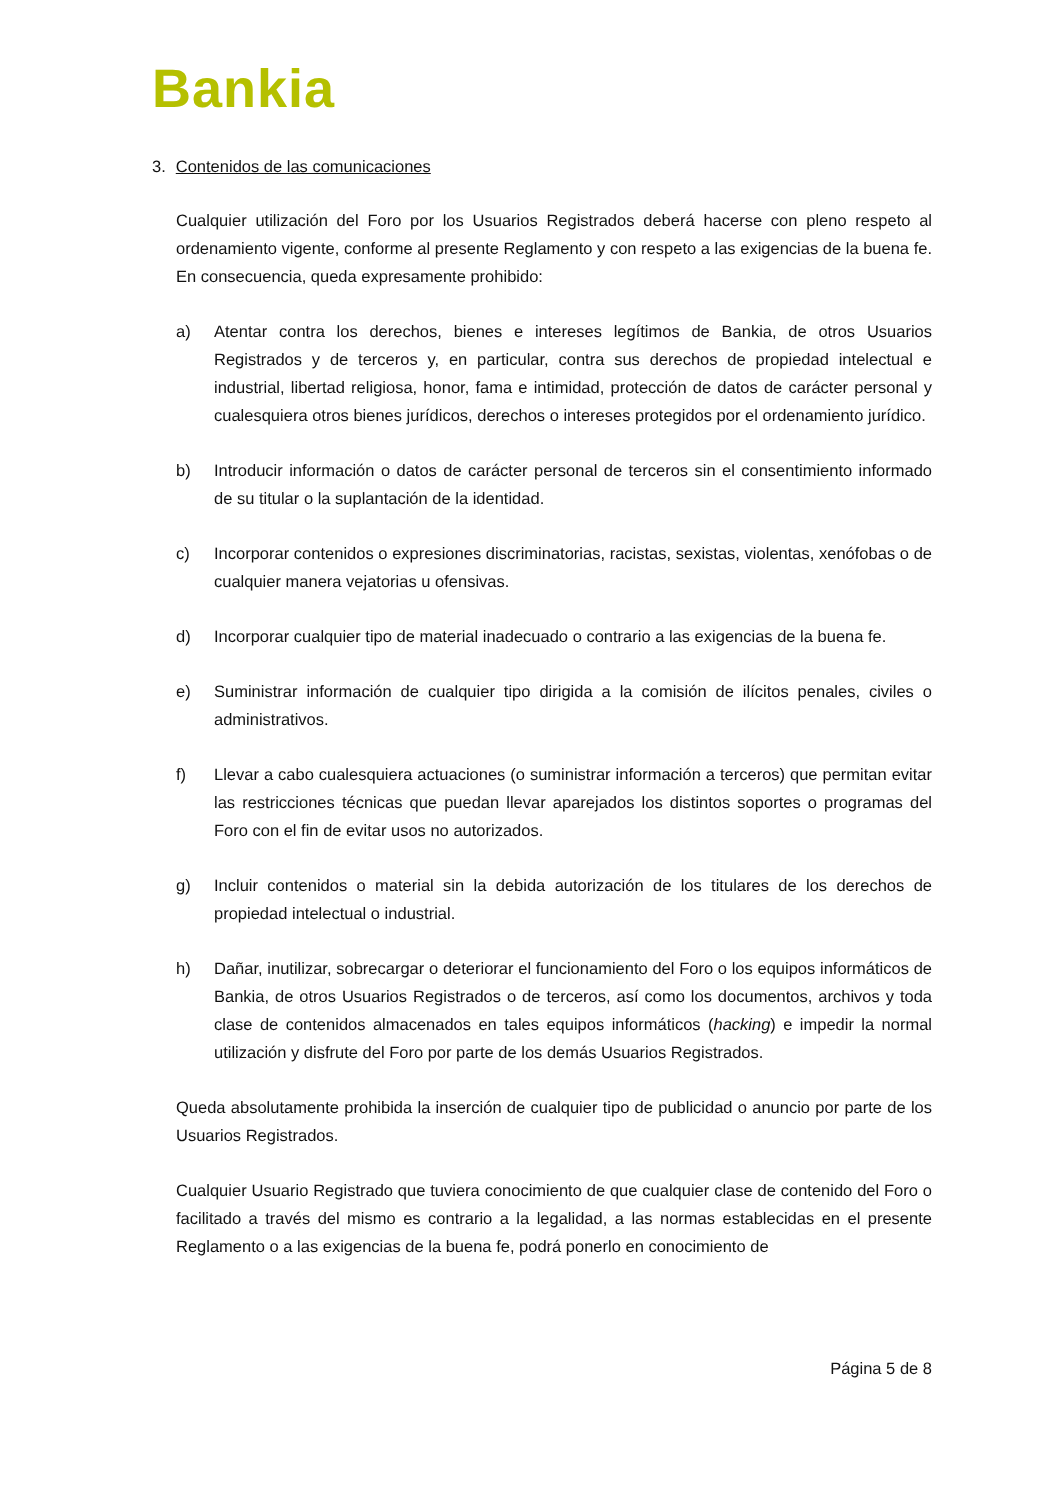Bankia
3. Contenidos de las comunicaciones
Cualquier utilización del Foro por los Usuarios Registrados deberá hacerse con pleno respeto al ordenamiento vigente, conforme al presente Reglamento y con respeto a las exigencias de la buena fe. En consecuencia, queda expresamente prohibido:
a) Atentar contra los derechos, bienes e intereses legítimos de Bankia, de otros Usuarios Registrados y de terceros y, en particular, contra sus derechos de propiedad intelectual e industrial, libertad religiosa, honor, fama e intimidad, protección de datos de carácter personal y cualesquiera otros bienes jurídicos, derechos o intereses protegidos por el ordenamiento jurídico.
b) Introducir información o datos de carácter personal de terceros sin el consentimiento informado de su titular o la suplantación de la identidad.
c) Incorporar contenidos o expresiones discriminatorias, racistas, sexistas, violentas, xenófobas o de cualquier manera vejatorias u ofensivas.
d) Incorporar cualquier tipo de material inadecuado o contrario a las exigencias de la buena fe.
e) Suministrar información de cualquier tipo dirigida a la comisión de ilícitos penales, civiles o administrativos.
f) Llevar a cabo cualesquiera actuaciones (o suministrar información a terceros) que permitan evitar las restricciones técnicas que puedan llevar aparejados los distintos soportes o programas del Foro con el fin de evitar usos no autorizados.
g) Incluir contenidos o material sin la debida autorización de los titulares de los derechos de propiedad intelectual o industrial.
h) Dañar, inutilizar, sobrecargar o deteriorar el funcionamiento del Foro o los equipos informáticos de Bankia, de otros Usuarios Registrados o de terceros, así como los documentos, archivos y toda clase de contenidos almacenados en tales equipos informáticos (hacking) e impedir la normal utilización y disfrute del Foro por parte de los demás Usuarios Registrados.
Queda absolutamente prohibida la inserción de cualquier tipo de publicidad o anuncio por parte de los Usuarios Registrados.
Cualquier Usuario Registrado que tuviera conocimiento de que cualquier clase de contenido del Foro o facilitado a través del mismo es contrario a la legalidad, a las normas establecidas en el presente Reglamento o a las exigencias de la buena fe, podrá ponerlo en conocimiento de
Página 5 de 8